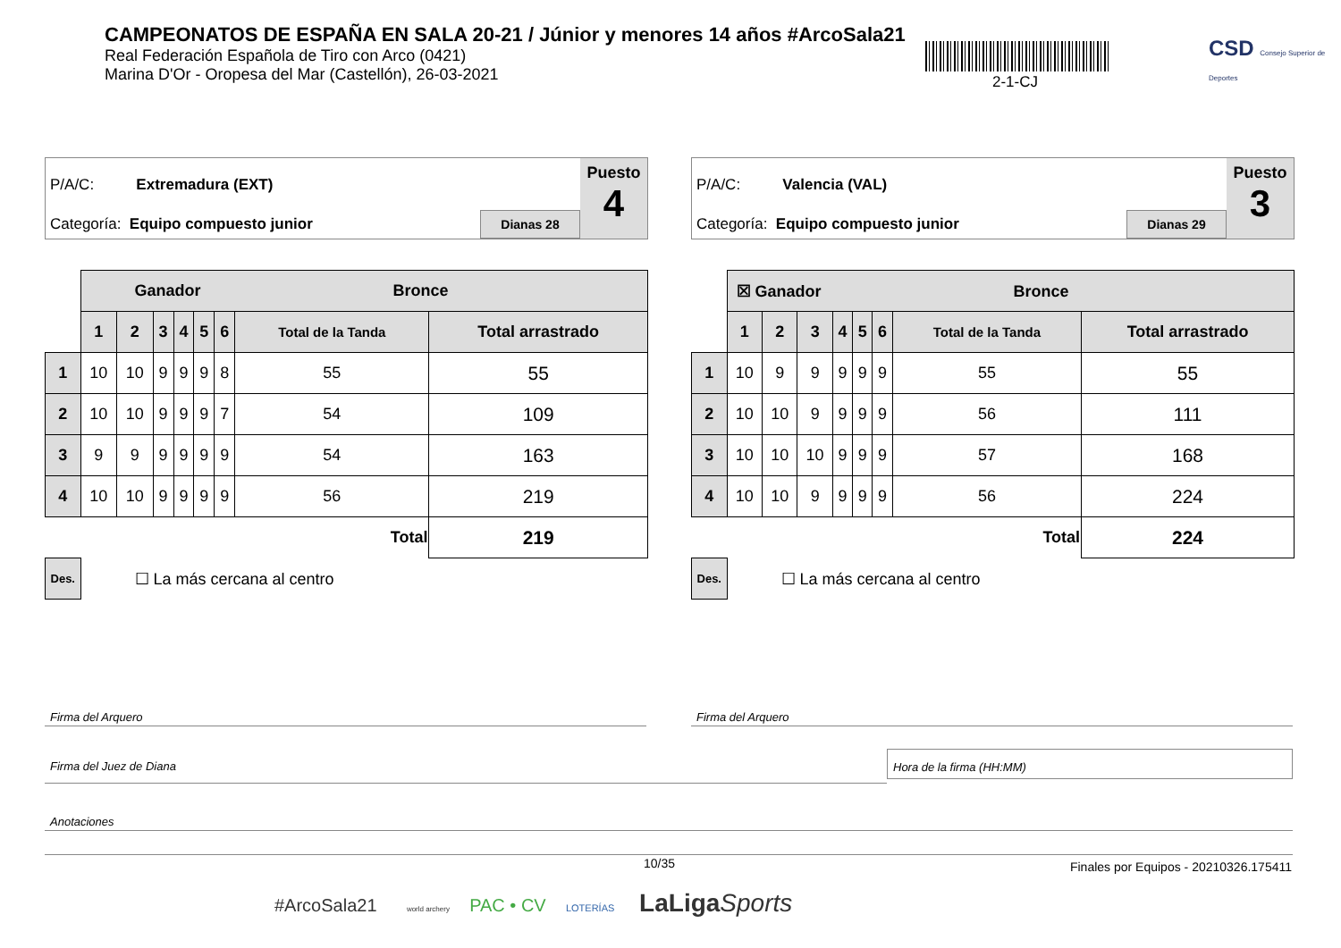CAMPEONATOS DE ESPAÑA EN SALA 20-21 / Júnior y menores 14 años #ArcoSala21
Real Federación Española de Tiro con Arco (0421)
Marina D'Or - Oropesa del Mar (Castellón), 26-03-2021
2-1-CJ
CSD Consejo Superior de Deportes
P/A/C: Extremadura (EXT)
Categoría: Equipo compuesto junior
Dianas 28
Puesto
4
| | Ganador Bronce | | | | | | | |
| | 1 | 2 | 3 | 4 | 5 | 6 | Total de la Tanda | Total arrastrado |
| 1 | 10 | 10 | 9 | 9 | 9 | 8 | 55 | 55 |
| 2 | 10 | 10 | 9 | 9 | 9 | 7 | 54 | 109 |
| 3 | 9 | 9 | 9 | 9 | 9 | 9 | 54 | 163 |
| 4 | 10 | 10 | 9 | 9 | 9 | 9 | 56 | 219 |
| Total | | | | | | | | 219 |
| Des. | ☐ La más cercana al centro | | | | | | | |
P/A/C: Valencia (VAL)
Categoría: Equipo compuesto junior
Dianas 29
Puesto
3
| | ☒ Ganador Bronce | | | | | | | |
| | 1 | 2 | 3 | 4 | 5 | 6 | Total de la Tanda | Total arrastrado |
| 1 | 10 | 9 | 9 | 9 | 9 | 9 | 55 | 55 |
| 2 | 10 | 10 | 9 | 9 | 9 | 9 | 56 | 111 |
| 3 | 10 | 10 | 10 | 9 | 9 | 9 | 57 | 168 |
| 4 | 10 | 10 | 9 | 9 | 9 | 9 | 56 | 224 |
| Total | | | | | | | | 224 |
| Des. | ☐ La más cercana al centro | | | | | | | |
Firma del Arquero Firma del Arquero
Firma del Juez de Diana
Hora de la firma (HH:MM)
Anotaciones
10/35
Finales por Equipos - 20210326.175411
#ArcoSala21 world archery PAC • CV LOTERÍAS LaLiga Sports